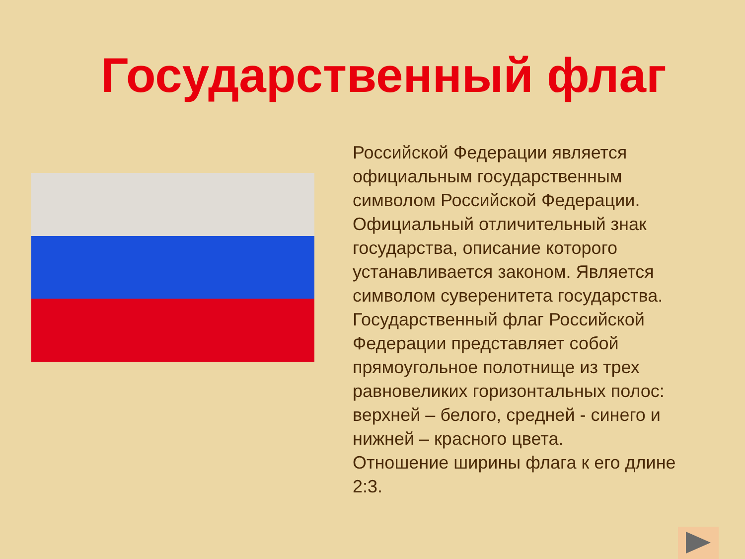Государственный флаг
Российской Федерации является официальным государственным символом Российской Федерации. Официальный отличительный знак государства, описание которого устанавливается законом. Является символом суверенитета государства. Государственный флаг Российской Федерации представляет собой прямоугольное полотнище из трех равновеликих горизонтальных полос: верхней – белого, средней - синего и нижней – красного цвета.
Отношение ширины флага к его длине 2:3.